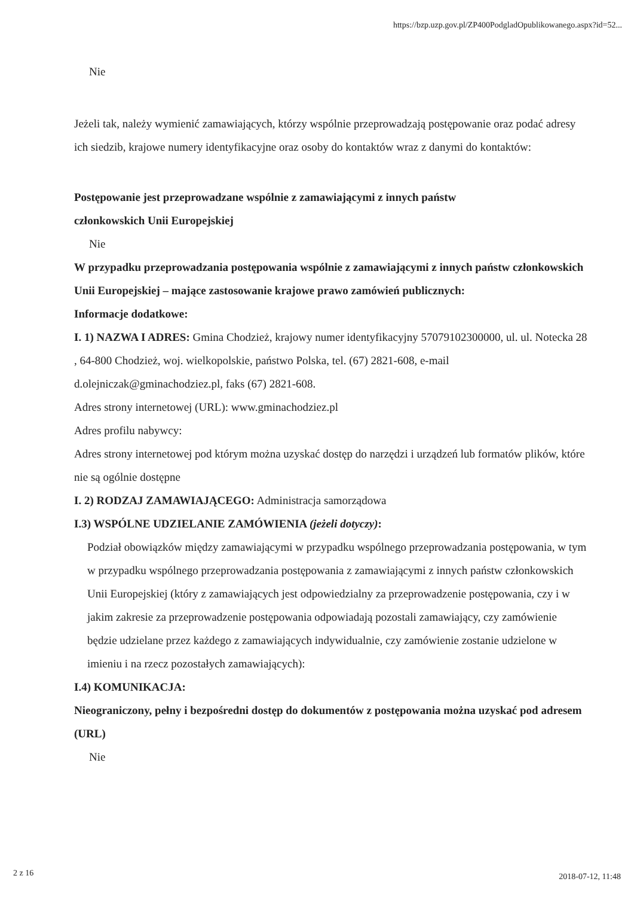https://bzp.uzp.gov.pl/ZP400PodgladOpublikowanego.aspx?id=52...
Nie
Jeżeli tak, należy wymienić zamawiających, którzy wspólnie przeprowadzają postępowanie oraz podać adresy ich siedzib, krajowe numery identyfikacyjne oraz osoby do kontaktów wraz z danymi do kontaktów:
Postępowanie jest przeprowadzane wspólnie z zamawiającymi z innych państw
członkowskich Unii Europejskiej
Nie
W przypadku przeprowadzania postępowania wspólnie z zamawiającymi z innych państw członkowskich Unii Europejskiej – mające zastosowanie krajowe prawo zamówień publicznych:
Informacje dodatkowe:
I. 1) NAZWA I ADRES: Gmina Chodzież, krajowy numer identyfikacyjny 57079102300000, ul. ul. Notecka 28 , 64-800 Chodzież, woj. wielkopolskie, państwo Polska, tel. (67) 2821-608, e-mail d.olejniczak@gminachodziez.pl, faks (67) 2821-608.
Adres strony internetowej (URL): www.gminachodziez.pl
Adres profilu nabywcy:
Adres strony internetowej pod którym można uzyskać dostęp do narzędzi i urządzeń lub formatów plików, które nie są ogólnie dostępne
I. 2) RODZAJ ZAMAWIAJĄCEGO: Administracja samorządowa
I.3) WSPÓLNE UDZIELANIE ZAMÓWIENIA (jeżeli dotyczy):
Podział obowiązków między zamawiającymi w przypadku wspólnego przeprowadzania postępowania, w tym w przypadku wspólnego przeprowadzania postępowania z zamawiającymi z innych państw członkowskich Unii Europejskiej (który z zamawiających jest odpowiedzialny za przeprowadzenie postępowania, czy i w jakim zakresie za przeprowadzenie postępowania odpowiadają pozostali zamawiający, czy zamówienie będzie udzielane przez każdego z zamawiających indywidualnie, czy zamówienie zostanie udzielone w imieniu i na rzecz pozostałych zamawiających):
I.4) KOMUNIKACJA:
Nieograniczony, pełny i bezpośredni dostęp do dokumentów z postępowania można uzyskać pod adresem (URL)
Nie
2 z 16 2018-07-12, 11:48